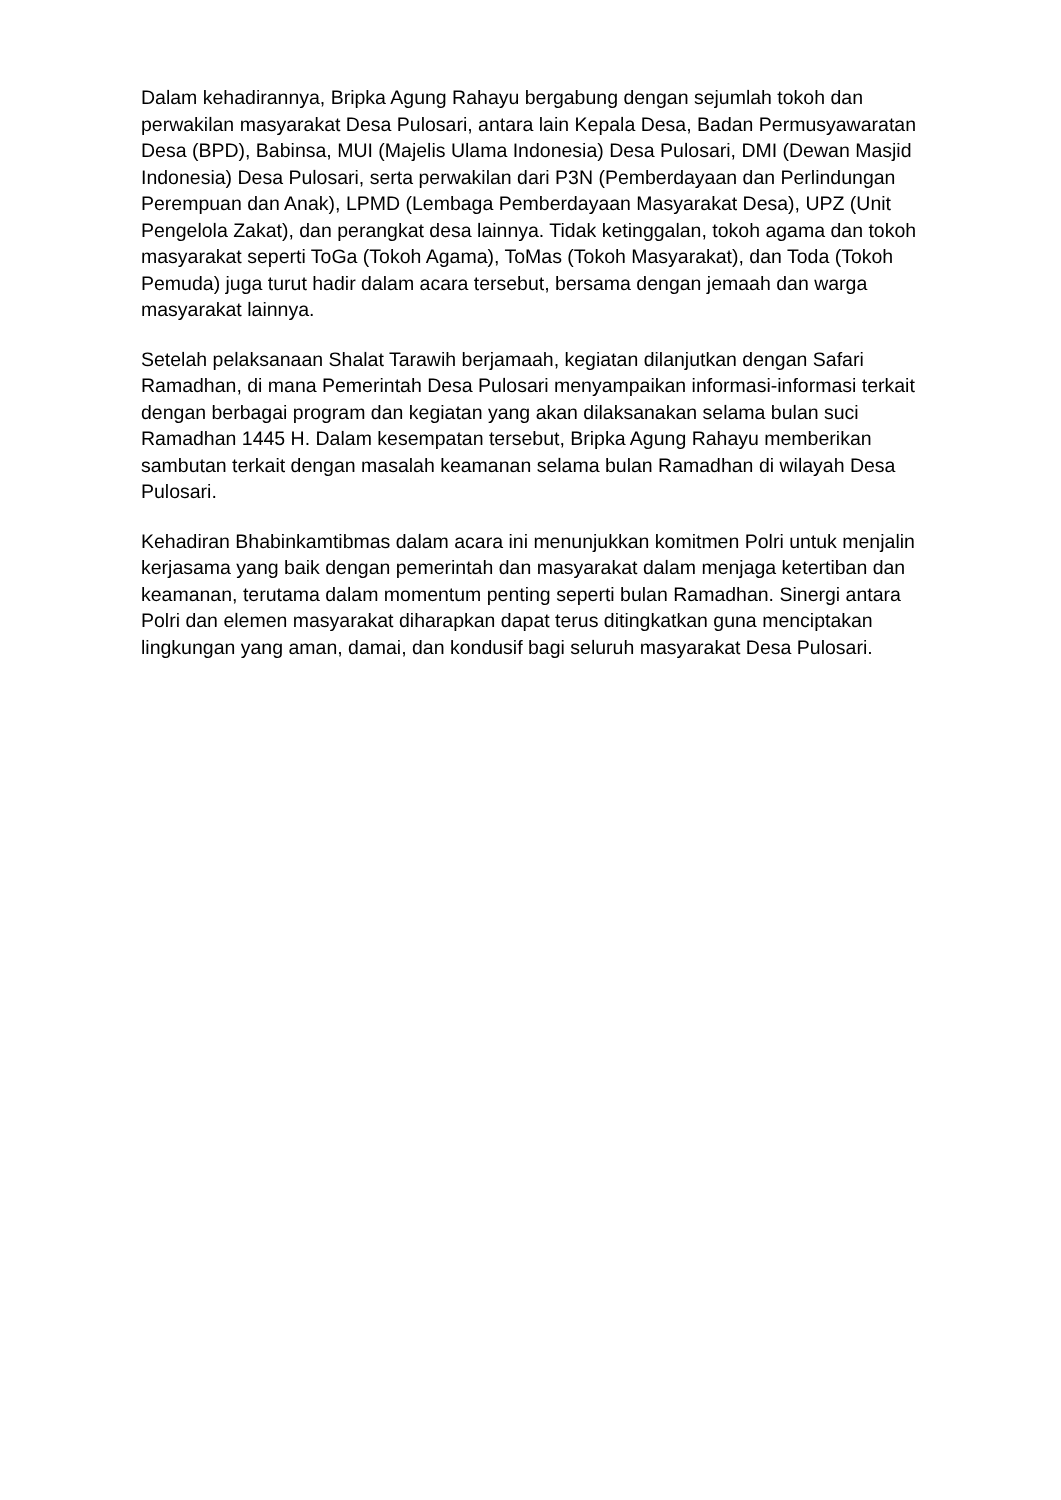Dalam kehadirannya, Bripka Agung Rahayu bergabung dengan sejumlah tokoh dan perwakilan masyarakat Desa Pulosari, antara lain Kepala Desa, Badan Permusyawaratan Desa (BPD), Babinsa, MUI (Majelis Ulama Indonesia) Desa Pulosari, DMI (Dewan Masjid Indonesia) Desa Pulosari, serta perwakilan dari P3N (Pemberdayaan dan Perlindungan Perempuan dan Anak), LPMD (Lembaga Pemberdayaan Masyarakat Desa), UPZ (Unit Pengelola Zakat), dan perangkat desa lainnya. Tidak ketinggalan, tokoh agama dan tokoh masyarakat seperti ToGa (Tokoh Agama), ToMas (Tokoh Masyarakat), dan Toda (Tokoh Pemuda) juga turut hadir dalam acara tersebut, bersama dengan jemaah dan warga masyarakat lainnya.
Setelah pelaksanaan Shalat Tarawih berjamaah, kegiatan dilanjutkan dengan Safari Ramadhan, di mana Pemerintah Desa Pulosari menyampaikan informasi-informasi terkait dengan berbagai program dan kegiatan yang akan dilaksanakan selama bulan suci Ramadhan 1445 H. Dalam kesempatan tersebut, Bripka Agung Rahayu memberikan sambutan terkait dengan masalah keamanan selama bulan Ramadhan di wilayah Desa Pulosari.
Kehadiran Bhabinkamtibmas dalam acara ini menunjukkan komitmen Polri untuk menjalin kerjasama yang baik dengan pemerintah dan masyarakat dalam menjaga ketertiban dan keamanan, terutama dalam momentum penting seperti bulan Ramadhan. Sinergi antara Polri dan elemen masyarakat diharapkan dapat terus ditingkatkan guna menciptakan lingkungan yang aman, damai, dan kondusif bagi seluruh masyarakat Desa Pulosari.